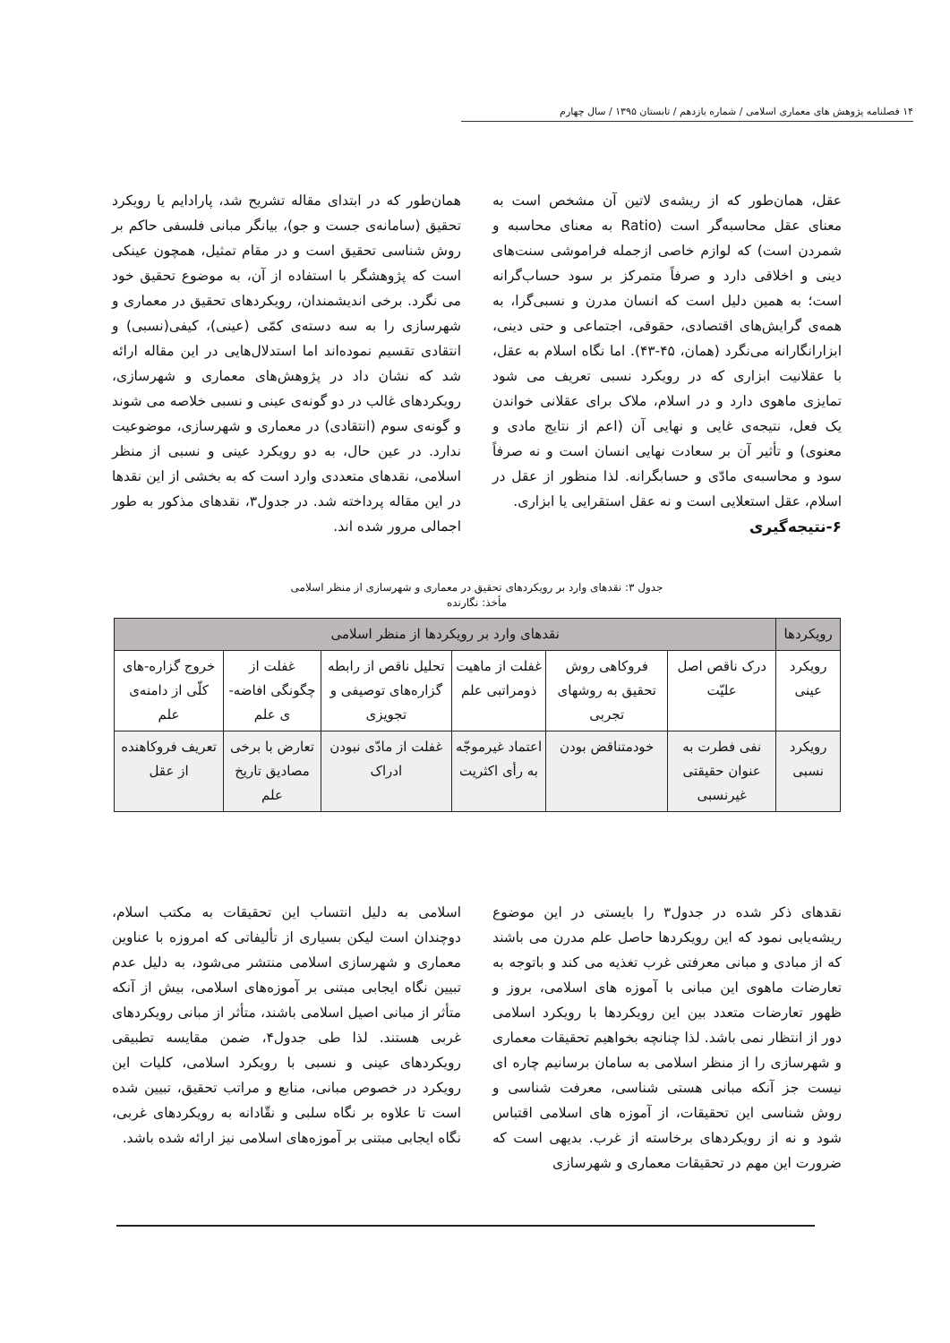۱۴ فصلنامه پژوهش های معماری اسلامی / شماره یازدهم / تابستان ۱۳۹۵ / سال چهارم
عقل، همان‌طور که از ریشه‌ی لاتین آن مشخص است به معنای عقل محاسبه‌گر است (Ratio به معنای محاسبه و شمردن است) که لوازم خاصی ازجمله فراموشی سنت‌های دینی و اخلاقی دارد و صرفاً متمرکز بر سود حساب‌گرانه است؛ به همین دلیل است که انسان مدرن و نسبی‌گرا، به همه‌ی گرایش‌های اقتصادی، حقوقی، اجتماعی و حتی دینی، ابزارانگارانه می‌نگرد (همان، ۴۵-۴۳). اما نگاه اسلام به عقل، با عقلانیت ابزاری که در رویکرد نسبی تعریف می شود تمایزی ماهوی دارد و در اسلام، ملاک برای عقلانی خواندن یک فعل، نتیجه‌ی غایی و نهایی آن (اعم از نتایج مادی و معنوی) و تأثیر آن بر سعادت نهایی انسان است و نه صرفاً سود و محاسبه‌ی مادّی و حسابگرانه. لذا منظور از عقل در اسلام، عقل استعلایی است و نه عقل استقرایی یا ابزاری.
۶-نتیجه‌گیری
همان‌طور که در ابتدای مقاله تشریح شد، پارادایم یا رویکرد تحقیق (سامانه‌ی جست و جو)، بیانگر مبانی فلسفی حاکم بر روش شناسی تحقیق است و در مقام تمثیل، همچون عینکی است که پژوهشگر با استفاده از آن، به موضوع تحقیق خود می نگرد. برخی اندیشمندان، رویکردهای تحقیق در معماری و شهرسازی را به سه دسته‌ی کمّی (عینی)، کیفی(نسبی) و انتقادی تقسیم نموده‌اند اما استدلال‌هایی در این مقاله ارائه شد که نشان داد در پژوهش‌های معماری و شهرسازی، رویکردهای غالب در دو گونه‌ی عینی و نسبی خلاصه می شوند و گونه‌ی سوم (انتقادی) در معماری و شهرسازی، موضوعیت ندارد. در عین حال، به دو رویکرد عینی و نسبی از منظر اسلامی، نقدهای متعددی وارد است که به بخشی از این نقدها در این مقاله پرداخته شد. در جدول۳، نقدهای مذکور به طور اجمالی مرور شده اند.
جدول ۳: نقدهای وارد بر رویکردهای تحقیق در معماری و شهرسازی از منظر اسلامی
مأخذ: نگارنده
| رویکردها | نقدهای وارد بر رویکردها از منظر اسلامی | | | | | |
| --- | --- | --- | --- | --- | --- | --- |
| رویکرد عینی | درک ناقص اصل علیّت | فروکاهی روش تحقیق به روشهای تجربی | غفلت از ماهیت ذومراتبی علم | تحلیل ناقص از رابطه گزاره‌های توصیفی و تجویزی | غفلت از چگونگی افاضه-ی علم | خروج گزاره-های کلّی از دامنه‌ی علم |
| رویکرد نسبی | نفی فطرت به عنوان حقیقتی غیرنسبی | خودمتناقض بودن | اعتماد غیرموجّه به رأی اکثریت | غفلت از مادّی نبودن ادراک | تعارض با برخی مصادیق تاریخ علم | تعریف فروکاهنده از عقل |
نقدهای ذکر شده در جدول۳ را بایستی در این موضوع ریشه‌یابی نمود که این رویکردها حاصل علم مدرن می باشند که از مبادی و مبانی معرفتی غرب تغذیه می کند و باتوجه به تعارضات ماهوی این مبانی با آموزه های اسلامی، بروز و ظهور تعارضات متعدد بین این رویکردها با رویکرد اسلامی دور از انتظار نمی باشد. لذا چنانچه بخواهیم تحقیقات معماری و شهرسازی را از منظر اسلامی به سامان برسانیم چاره ای نیست جز آنکه مبانی هستی شناسی، معرفت شناسی و روش شناسی این تحقیقات، از آموزه های اسلامی اقتباس شود و نه از رویکردهای برخاسته از غرب. بدیهی است که ضرورت این مهم در تحقیقات معماری و شهرسازی
اسلامی به دلیل انتساب این تحقیقات به مکتب اسلام، دوچندان است لیکن بسیاری از تألیفاتی که امروزه با عناوین معماری و شهرسازی اسلامی منتشر می‌شود، به دلیل عدم تبیین نگاه ایجابی مبتنی بر آموزه‌های اسلامی، بیش از آنکه متأثر از مبانی اصیل اسلامی باشند، متأثر از مبانی رویکردهای غربی هستند. لذا طی جدول۴، ضمن مقایسه تطبیقی رویکردهای عینی و نسبی با رویکرد اسلامی، کلیات این رویکرد در خصوص مبانی، منابع و مراتب تحقیق، تبیین شده است تا علاوه بر نگاه سلبی و نقّادانه به رویکردهای غربی، نگاه ایجابی مبتنی بر آموزه‌های اسلامی نیز ارائه شده باشد.